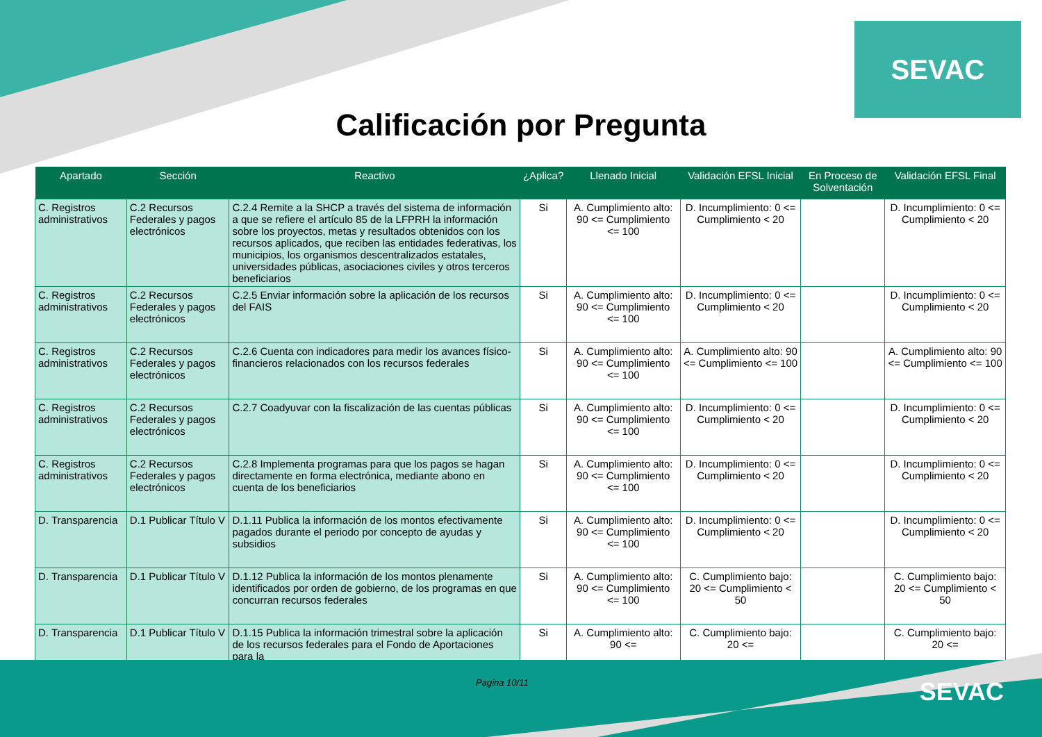SEVAC
Calificación por Pregunta
| Apartado | Sección | Reactivo | ¿Aplica? | Llenado Inicial | Validación EFSL Inicial | En Proceso de Solventación | Validación EFSL Final |
| --- | --- | --- | --- | --- | --- | --- | --- |
| C. Registros administrativos | C.2 Recursos Federales y pagos electrónicos | C.2.4 Remite a la SHCP a través del sistema de información a que se refiere el artículo 85 de la LFPRH la información sobre los proyectos, metas y resultados obtenidos con los recursos aplicados, que reciben las entidades federativas, los municipios, los organismos descentralizados estatales, universidades públicas, asociaciones civiles y otros terceros beneficiarios | Si | A. Cumplimiento alto: 90 <= Cumplimiento <= 100 | D. Incumplimiento: 0 <= Cumplimiento < 20 | | D. Incumplimiento: 0 <= Cumplimiento < 20 |
| C. Registros administrativos | C.2 Recursos Federales y pagos electrónicos | C.2.5 Enviar información sobre la aplicación de los recursos del FAIS | Si | A. Cumplimiento alto: 90 <= Cumplimiento <= 100 | D. Incumplimiento: 0 <= Cumplimiento < 20 | | D. Incumplimiento: 0 <= Cumplimiento < 20 |
| C. Registros administrativos | C.2 Recursos Federales y pagos electrónicos | C.2.6 Cuenta con indicadores para medir los avances físico-financieros relacionados con los recursos federales | Si | A. Cumplimiento alto: 90 <= Cumplimiento <= 100 | A. Cumplimiento alto: 90 <= Cumplimiento <= 100 | | A. Cumplimiento alto: 90 <= Cumplimiento <= 100 |
| C. Registros administrativos | C.2 Recursos Federales y pagos electrónicos | C.2.7 Coadyuvar con la fiscalización de las cuentas públicas | Si | A. Cumplimiento alto: 90 <= Cumplimiento <= 100 | D. Incumplimiento: 0 <= Cumplimiento < 20 | | D. Incumplimiento: 0 <= Cumplimiento < 20 |
| C. Registros administrativos | C.2 Recursos Federales y pagos electrónicos | C.2.8 Implementa programas para que los pagos se hagan directamente en forma electrónica, mediante abono en cuenta de los beneficiarios | Si | A. Cumplimiento alto: 90 <= Cumplimiento <= 100 | D. Incumplimiento: 0 <= Cumplimiento < 20 | | D. Incumplimiento: 0 <= Cumplimiento < 20 |
| D. Transparencia | D.1 Publicar Título V | D.1.11 Publica la información de los montos efectivamente pagados durante el periodo por concepto de ayudas y subsidios | Si | A. Cumplimiento alto: 90 <= Cumplimiento <= 100 | D. Incumplimiento: 0 <= Cumplimiento < 20 | | D. Incumplimiento: 0 <= Cumplimiento < 20 |
| D. Transparencia | D.1 Publicar Título V | D.1.12 Publica la información de los montos plenamente identificados por orden de gobierno, de los programas en que concurran recursos federales | Si | A. Cumplimiento alto: 90 <= Cumplimiento <= 100 | C. Cumplimiento bajo: 20 <= Cumplimiento < 50 | | C. Cumplimiento bajo: 20 <= Cumplimiento < 50 |
| D. Transparencia | D.1 Publicar Título V | D.1.15 Publica la información trimestral sobre la aplicación de los recursos federales para el Fondo de Aportaciones para la | Si | A. Cumplimiento alto: 90 <= | C. Cumplimiento bajo: 20 <= | | C. Cumplimiento bajo: 20 <= |
Pagina 10/11 SEVAC